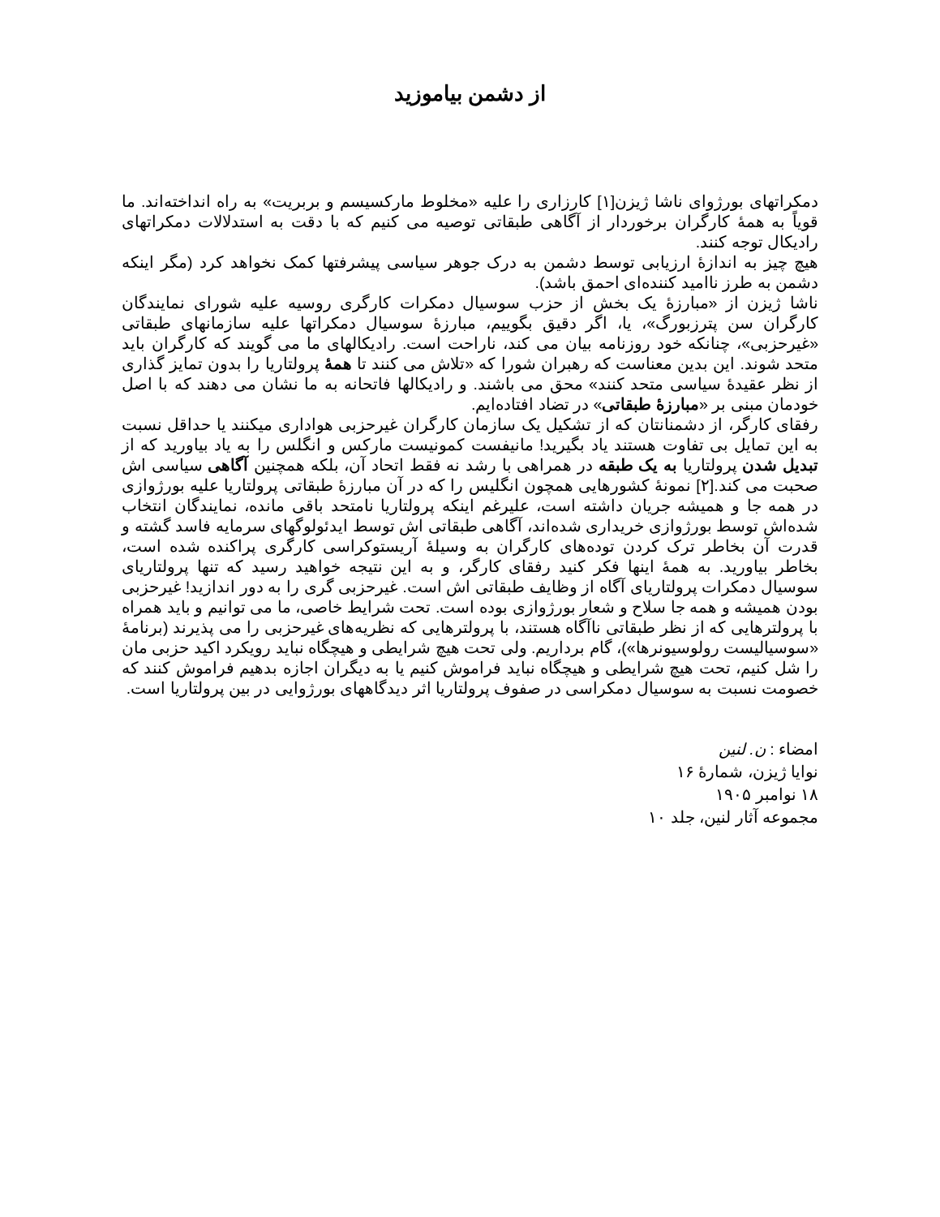از دشمن بیاموزید
دمکراتهای بورژوای ناشا ژیزن[۱] کارزاری را علیه «مخلوط مارکسیسم و بربریت» به راه انداخته‌اند. ما قویاً به همهٔ کارگران برخوردار از آگاهی طبقاتی توصیه می کنیم که با دقت به استدلالات دمکراتهای رادیکال توجه کنند.
هیچ چیز به اندازهٔ ارزیابی توسط دشمن به درک جوهر سیاسی پیشرفتها کمک نخواهد کرد (مگر اینکه دشمن به طرز ناامید کننده‌ای احمق باشد).
ناشا ژیزن از «مبارزهٔ یک بخش از حزب سوسیال دمکرات کارگری روسیه علیه شورای نمایندگان کارگران سن پترزبورگ»، یا، اگر دقیق بگوییم، مبارزهٔ سوسیال دمکراتها علیه سازمانهای طبقاتی «غیرحزبی»، چنانکه خود روزنامه بیان می کند، ناراحت است. رادیکالهای ما می گویند که کارگران باید متحد شوند. این بدین معناست که رهبران شورا که «تلاش می کنند تا همهٔ پرولتاریا را بدون تمایز گذاری از نظر عقیدهٔ سیاسی متحد کنند» محق می باشند. و رادیکالها فاتحانه به ما نشان می دهند که با اصل خودمان مبنی بر «مبارزهٔ طبقاتی» در تضاد افتاده‌ایم.
رفقای کارگر، از دشمنانتان که از تشکیل یک سازمان کارگران غیرحزبی هواداری میکنند یا حداقل نسبت به این تمایل بی تفاوت هستند یاد بگیرید! مانیفست کمونیست مارکس و انگلس را به یاد بیاورید که از تبدیل شدن پرولتاریا به یک طبقه در همراهی با رشد نه فقط اتحاد آن، بلکه همچنین آگاهی سیاسی اش صحبت می کند.[۲] نمونهٔ کشورهایی همچون انگلیس را که در آن مبارزهٔ طبقاتی پرولتاریا علیه بورژوازی در همه جا و همیشه جریان داشته است، علیرغم اینکه پرولتاریا نامتحد باقی مانده، نمایندگان انتخاب شده‌اش توسط بورژوازی خریداری شده‌اند، آگاهی طبقاتی اش توسط ایدئولوگهای سرمایه فاسد گشته و قدرت آن بخاطر ترک کردن توده‌های کارگران به وسیلهٔ آریستوکراسی کارگری پراکنده شده است، بخاطر بیاورید. به همهٔ اینها فکر کنید رفقای کارگر، و به این نتیجه خواهید رسید که تنها پرولتاریای سوسیال دمکرات پرولتاریای آگاه از وظایف طبقاتی اش است. غیرحزبی گری را به دور اندازید! غیرحزبی بودن همیشه و همه جا سلاح و شعار بورژوازی بوده است. تحت شرایط خاصی، ما می توانیم و باید همراه با پرولترهایی که از نظر طبقاتی ناآگاه هستند، با پرولترهایی که نظریه‌های غیرحزبی را می پذیرند (برنامهٔ «سوسیالیست رولوسیونرها»)، گام برداریم. ولی تحت هیچ شرایطی و هیچگاه نباید رویکرد اکید حزبی مان را شل کنیم، تحت هیچ شرایطی و هیچگاه نباید فراموش کنیم یا به دیگران اجازه بدهیم فراموش کنند که خصومت نسبت به سوسیال دمکراسی در صفوف پرولتاریا اثر دیدگاههای بورژوایی در بین پرولتاریا است.
امضاء : ن. لنین
نوایا ژیزن، شمارهٔ ۱۶
۱۸ نوامبر ۱۹۰۵
مجموعه آثار لنین، جلد ۱۰